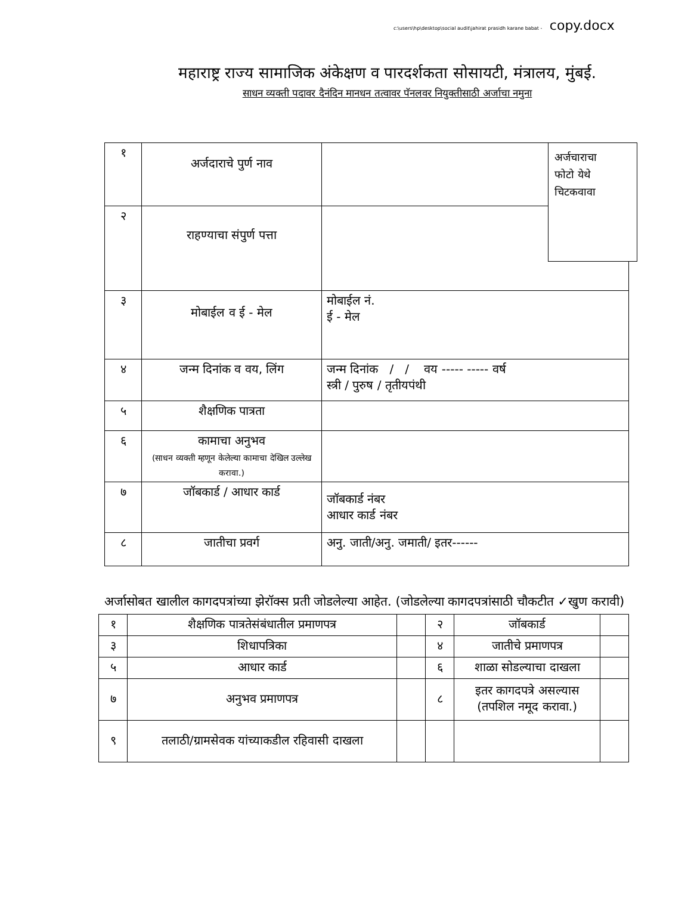c:\users\hp\desktop\social audit\jahirat prasidh karane babat - copy.docx
महाराष्ट्र राज्य सामाजिक अंकेक्षण व पारदर्शकता सोसायटी, मंत्रालय, मुंबई.
साधन व्यक्ती पदावर दैनंदिन मानधन तत्वावर पॅनलवर नियुक्तीसाठी अर्जाचा नमुना
अर्जचाराचा
फोटो येथे
चिटकवावा
| १ | अर्जदाराचे पुर्ण नाव | |
| २ | राहण्याचा संपुर्ण पत्ता | |
| ३ | मोबाईल व ई - मेल | मोबाईल नं. ई - मेल |
| ४ | जन्म दिनांक व वय, लिंग | जन्म दिनांक / / वय ----- ----- वर्ष स्त्री / पुरुष / तृतीयपंथी |
| ५ | शैक्षणिक पात्रता | |
| ६ | कामाचा अनुभव (साधन व्यक्ती म्हणून केलेल्या कामाचा देखिल उल्लेख करावा.) | |
| ७ | जॉबकार्ड / आधार कार्ड | जॉबकार्ड नंबर आधार कार्ड नंबर |
| ८ | जातीचा प्रवर्ग | अनु. जाती/अनु. जमाती/ इतर------ |
अर्जासोबत खालील कागदपत्रांच्या झेरॉक्स प्रती जोडलेल्या आहेत. (जोडलेल्या कागदपत्रांसाठी चौकटीत ✓खुण करावी)
| १ | शैक्षणिक पात्रतेसंबंधातील प्रमाणपत्र | | २ | जॉबकार्ड | |
| ३ | शिधापत्रिका | | ४ | जातीचे प्रमाणपत्र | |
| ५ | आधार कार्ड | | ६ | शाळा सोडल्याचा दाखला | |
| ७ | अनुभव प्रमाणपत्र | | ८ | इतर कागदपत्रे असल्यास (तपशिल नमूद करावा.) | |
| ९ | तलाठी/ग्रामसेवक यांच्याकडील रहिवासी दाखला | | | | |